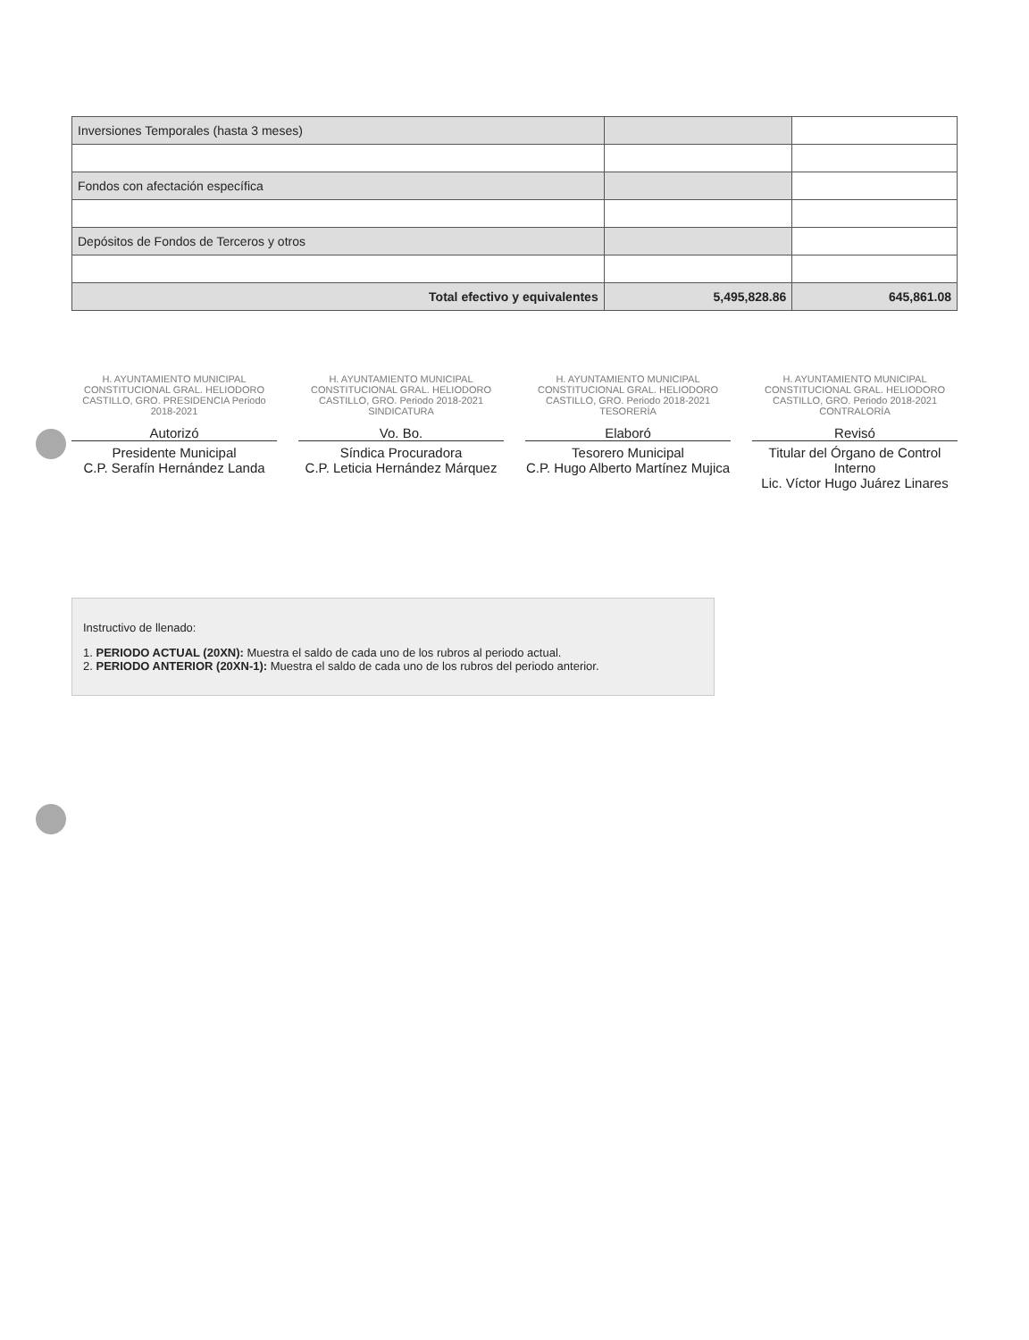| Inversiones Temporales (hasta 3 meses) | | |
| Fondos con afectación específica | | |
| Depósitos de Fondos de Terceros y otros | | |
| Total efectivo y equivalentes | 5,495,828.86 | 645,861.08 |
H. AYUNTAMIENTO MUNICIPAL CONSTITUCIONAL GRAL. HELIODORO CASTILLO, GRO. PRESIDENCIA Periodo 2018-2021
Autorizó
Presidente Municipal
C.P. Serafín Hernández Landa
H. AYUNTAMIENTO MUNICIPAL CONSTITUCIONAL GRAL. HELIODORO CASTILLO, GRO. Periodo 2018-2021 SINDICATURA
Vo. Bo.
Síndica Procuradora
C.P. Leticia Hernández Márquez
H. AYUNTAMIENTO MUNICIPAL CONSTITUCIONAL GRAL. HELIODORO CASTILLO, GRO. Periodo 2018-2021 TESORERÍA
Elaboró
Tesorero Municipal
C.P. Hugo Alberto Martínez Mujica
H. AYUNTAMIENTO MUNICIPAL CONSTITUCIONAL GRAL. HELIODORO CASTILLO, GRO. Periodo 2018-2021 CONTRALORÍA
Revisó
Titular del Órgano de Control Interno
Lic. Víctor Hugo Juárez Linares
Instructivo de llenado:
1. PERIODO ACTUAL (20XN): Muestra el saldo de cada uno de los rubros al periodo actual.
2. PERIODO ANTERIOR (20XN-1): Muestra el saldo de cada uno de los rubros del periodo anterior.